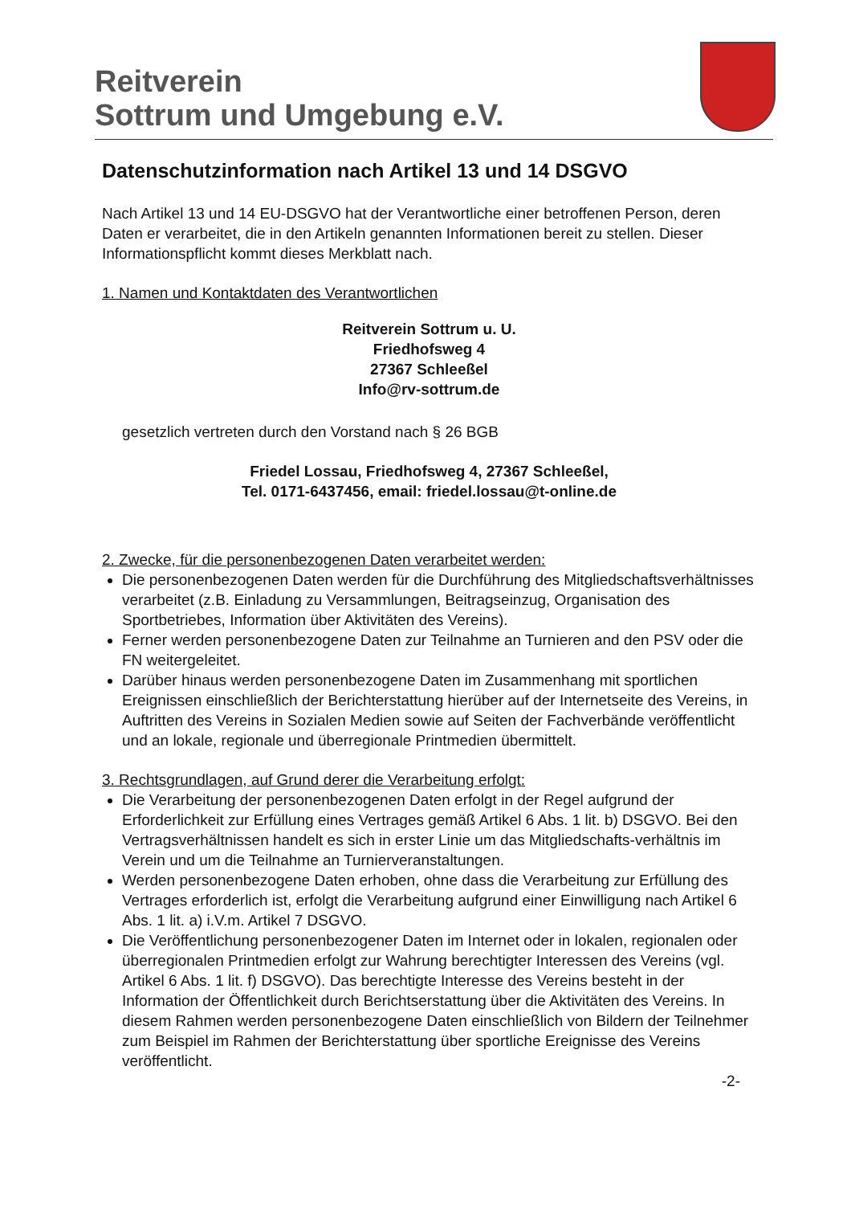Reitverein
Sottrum und Umgebung e.V.
Datenschutzinformation nach Artikel 13 und 14 DSGVO
Nach Artikel 13 und 14 EU-DSGVO hat der Verantwortliche einer betroffenen Person, deren Daten er verarbeitet, die in den Artikeln genannten Informationen bereit zu stellen. Dieser Informationspflicht kommt dieses Merkblatt nach.
1. Namen und Kontaktdaten des Verantwortlichen
Reitverein Sottrum u. U.
Friedhofsweg 4
27367 Schleeßel
Info@rv-sottrum.de
gesetzlich vertreten durch den Vorstand nach § 26 BGB
Friedel Lossau, Friedhofsweg 4, 27367 Schleeßel,
Tel. 0171-6437456, email: friedel.lossau@t-online.de
2. Zwecke, für die personenbezogenen Daten verarbeitet werden:
Die personenbezogenen Daten werden für die Durchführung des Mitgliedschaftsverhältnisses verarbeitet (z.B. Einladung zu Versammlungen, Beitragseinzug, Organisation des Sportbetriebes, Information über Aktivitäten des Vereins).
Ferner werden personenbezogene Daten zur Teilnahme an Turnieren and den PSV oder die FN weitergeleitet.
Darüber hinaus werden personenbezogene Daten im Zusammenhang mit sportlichen Ereignissen einschließlich der Berichterstattung hierüber auf der Internetseite des Vereins, in Auftritten des Vereins in Sozialen Medien sowie auf Seiten der Fachverbände veröffentlicht und an lokale, regionale und überregionale Printmedien übermittelt.
3. Rechtsgrundlagen, auf Grund derer die Verarbeitung erfolgt:
Die Verarbeitung der personenbezogenen Daten erfolgt in der Regel aufgrund der Erforderlichkeit zur Erfüllung eines Vertrages gemäß Artikel 6 Abs. 1 lit. b) DSGVO. Bei den Vertragsverhältnissen handelt es sich in erster Linie um das Mitgliedschafts-verhältnis im Verein und um die Teilnahme an Turnierveranstaltungen.
Werden personenbezogene Daten erhoben, ohne dass die Verarbeitung zur Erfüllung des Vertrages erforderlich ist, erfolgt die Verarbeitung aufgrund einer Einwilligung nach Artikel 6 Abs. 1 lit. a) i.V.m. Artikel 7 DSGVO.
Die Veröffentlichung personenbezogener Daten im Internet oder in lokalen, regionalen oder überregionalen Printmedien erfolgt zur Wahrung berechtigter Interessen des Vereins (vgl. Artikel 6 Abs. 1 lit. f) DSGVO). Das berechtigte Interesse des Vereins besteht in der Information der Öffentlichkeit durch Berichtserstattung über die Aktivitäten des Vereins. In diesem Rahmen werden personenbezogene Daten einschließlich von Bildern der Teilnehmer zum Beispiel im Rahmen der Berichterstattung über sportliche Ereignisse des Vereins veröffentlicht.
-2-